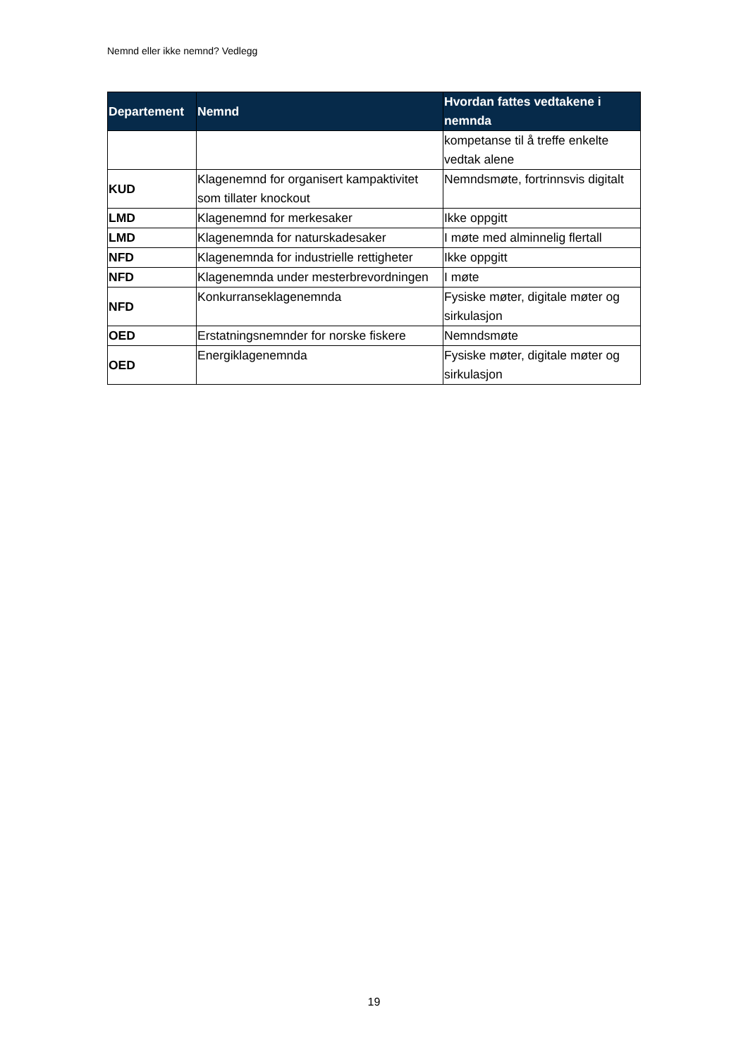Nemnd eller ikke nemnd? Vedlegg
| Departement | Nemnd | Hvordan fattes vedtakene i nemnda |
| --- | --- | --- |
| | | kompetanse til å treffe enkelte vedtak alene |
| KUD | Klagenemnd for organisert kampaktivitet som tillater knockout | Nemndsmøte, fortrinnsvis digitalt |
| LMD | Klagenemnd for merkesaker | Ikke oppgitt |
| LMD | Klagenemnda for naturskadesaker | I møte med alminnelig flertall |
| NFD | Klagenemnda for industrielle rettigheter | Ikke oppgitt |
| NFD | Klagenemnda under mesterbrevordningen | I møte |
| NFD | Konkurranseklagenemnda | Fysiske møter, digitale møter og sirkulasjon |
| OED | Erstatningsnemnder for norske fiskere | Nemndsmøte |
| OED | Energiklagenemnda | Fysiske møter, digitale møter og sirkulasjon |
19